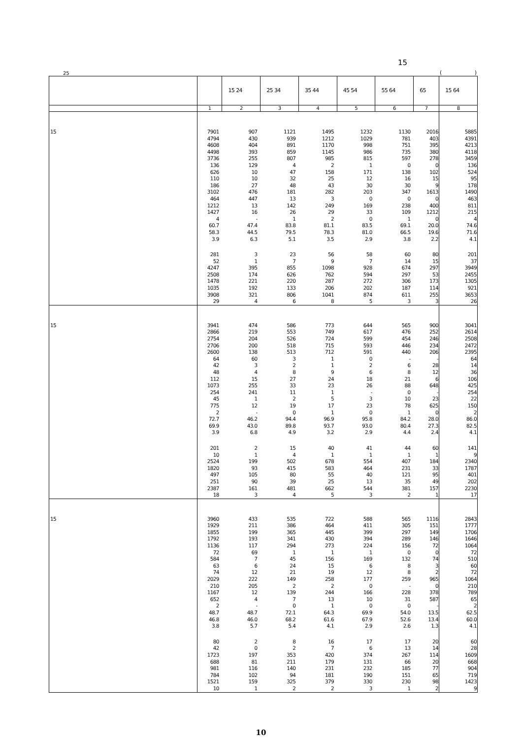15
25 ()
| | | 15 24 | 25 34 | 35 44 | 45 54 | 55 64 | 65 | 15 64 |
| --- | --- | --- | --- | --- | --- | --- | --- | --- |
| | 1 | 2 | 3 | 4 | 5 | 6 | 7 | 8 |
| 15 | 7901 | 907 | 1121 | 1495 | 1232 | 1130 | 2016 | 5885 |
| | 4794 | 430 | 939 | 1212 | 1029 | 781 | 403 | 4391 |
| | 4608 | 404 | 891 | 1170 | 998 | 751 | 395 | 4213 |
| | 4498 | 393 | 859 | 1145 | 986 | 735 | 380 | 4118 |
| | 3736 | 255 | 807 | 985 | 815 | 597 | 278 | 3459 |
| | 136 | 129 | 4 | 2 | 1 | 0 | 0 | 136 |
| | 626 | 10 | 47 | 158 | 171 | 138 | 102 | 524 |
| | 110 | 10 | 32 | 25 | 12 | 16 | 15 | 95 |
| | 186 | 27 | 48 | 43 | 30 | 30 | 9 | 178 |
| | 3102 | 476 | 181 | 282 | 203 | 347 | 1613 | 1490 |
| | 464 | 447 | 13 | 3 | 0 | 0 | 0 | 463 |
| | 1212 | 13 | 142 | 249 | 169 | 238 | 400 | 811 |
| | 1427 | 16 | 26 | 29 | 33 | 109 | 1212 | 215 |
| | 4 | - | 1 | 2 | 0 | 1 | 0 | 4 |
| | 60.7 | 47.4 | 83.8 | 81.1 | 83.5 | 69.1 | 20.0 | 74.6 |
| | 58.3 | 44.5 | 79.5 | 78.3 | 81.0 | 66.5 | 19.6 | 71.6 |
| | 3.9 | 6.3 | 5.1 | 3.5 | 2.9 | 3.8 | 2.2 | 4.1 |
| | 281 | 3 | 23 | 56 | 58 | 60 | 80 | 201 |
| | 52 | 1 | 7 | 9 | 7 | 14 | 15 | 37 |
| | 4247 | 395 | 855 | 1098 | 928 | 674 | 297 | 3949 |
| | 2508 | 174 | 626 | 762 | 594 | 297 | 53 | 2455 |
| | 1478 | 221 | 220 | 287 | 272 | 306 | 173 | 1305 |
| | 1035 | 192 | 133 | 206 | 202 | 187 | 114 | 921 |
| | 3908 | 321 | 806 | 1041 | 874 | 611 | 255 | 3653 |
| | 29 | 4 | 6 | 8 | 5 | 3 | 3 | 26 |
| 15 | 3941 | 474 | 586 | 773 | 644 | 565 | 900 | 3041 |
| | 2866 | 219 | 553 | 749 | 617 | 476 | 252 | 2614 |
| | 2754 | 204 | 526 | 724 | 599 | 454 | 246 | 2508 |
| | 2706 | 200 | 518 | 715 | 593 | 446 | 234 | 2472 |
| | 2600 | 138 | 513 | 712 | 591 | 440 | 206 | 2395 |
| | 64 | 60 | 3 | 1 | 0 | - | - | 64 |
| | 42 | 3 | 2 | 1 | 2 | 6 | 28 | 14 |
| | 48 | 4 | 8 | 9 | 6 | 8 | 12 | 36 |
| | 112 | 15 | 27 | 24 | 18 | 21 | 6 | 106 |
| | 1073 | 255 | 33 | 23 | 26 | 88 | 648 | 425 |
| | 254 | 241 | 11 | 1 | - | 0 | - | 254 |
| | 45 | 1 | 2 | 5 | 3 | 10 | 23 | 22 |
| | 775 | 12 | 19 | 17 | 23 | 78 | 625 | 150 |
| | 2 | - | 0 | 1 | 0 | 1 | 0 | 2 |
| | 72.7 | 46.2 | 94.4 | 96.9 | 95.8 | 84.2 | 28.0 | 86.0 |
| | 69.9 | 43.0 | 89.8 | 93.7 | 93.0 | 80.4 | 27.3 | 82.5 |
| | 3.9 | 6.8 | 4.9 | 3.2 | 2.9 | 4.4 | 2.4 | 4.1 |
| | 201 | 2 | 15 | 40 | 41 | 44 | 60 | 141 |
| | 10 | 1 | 4 | 1 | 1 | 1 | 1 | 9 |
| | 2524 | 199 | 502 | 678 | 554 | 407 | 184 | 2340 |
| | 1820 | 93 | 415 | 583 | 464 | 231 | 33 | 1787 |
| | 497 | 105 | 80 | 55 | 40 | 121 | 95 | 401 |
| | 251 | 90 | 39 | 25 | 13 | 35 | 49 | 202 |
| | 2387 | 161 | 481 | 662 | 544 | 381 | 157 | 2230 |
| | 18 | 3 | 4 | 5 | 3 | 2 | 1 | 17 |
| 15 | 3960 | 433 | 535 | 722 | 588 | 565 | 1116 | 2843 |
| | 1929 | 211 | 386 | 464 | 411 | 305 | 151 | 1777 |
| | 1855 | 199 | 365 | 445 | 399 | 297 | 149 | 1706 |
| | 1792 | 193 | 341 | 430 | 394 | 289 | 146 | 1646 |
| | 1136 | 117 | 294 | 273 | 224 | 156 | 72 | 1064 |
| | 72 | 69 | 1 | 1 | 1 | 0 | 0 | 72 |
| | 584 | 7 | 45 | 156 | 169 | 132 | 74 | 510 |
| | 63 | 6 | 24 | 15 | 6 | 8 | 3 | 60 |
| | 74 | 12 | 21 | 19 | 12 | 8 | 2 | 72 |
| | 2029 | 222 | 149 | 258 | 177 | 259 | 965 | 1064 |
| | 210 | 205 | 2 | 2 | 0 | - | 0 | 210 |
| | 1167 | 12 | 139 | 244 | 166 | 228 | 378 | 789 |
| | 652 | 4 | 7 | 13 | 10 | 31 | 587 | 65 |
| | 2 | - | 0 | 1 | 0 | 0 | - | 2 |
| | 48.7 | 48.7 | 72.1 | 64.3 | 69.9 | 54.0 | 13.5 | 62.5 |
| | 46.8 | 46.0 | 68.2 | 61.6 | 67.9 | 52.6 | 13.4 | 60.0 |
| | 3.8 | 5.7 | 5.4 | 4.1 | 2.9 | 2.6 | 1.3 | 4.1 |
| | 80 | 2 | 8 | 16 | 17 | 17 | 20 | 60 |
| | 42 | 0 | 2 | 7 | 6 | 13 | 14 | 28 |
| | 1723 | 197 | 353 | 420 | 374 | 267 | 114 | 1609 |
| | 688 | 81 | 211 | 179 | 131 | 66 | 20 | 668 |
| | 981 | 116 | 140 | 231 | 232 | 185 | 77 | 904 |
| | 784 | 102 | 94 | 181 | 190 | 151 | 65 | 719 |
| | 1521 | 159 | 325 | 379 | 330 | 230 | 98 | 1423 |
| | 10 | 1 | 2 | 2 | 3 | 1 | 2 | 9 |
10